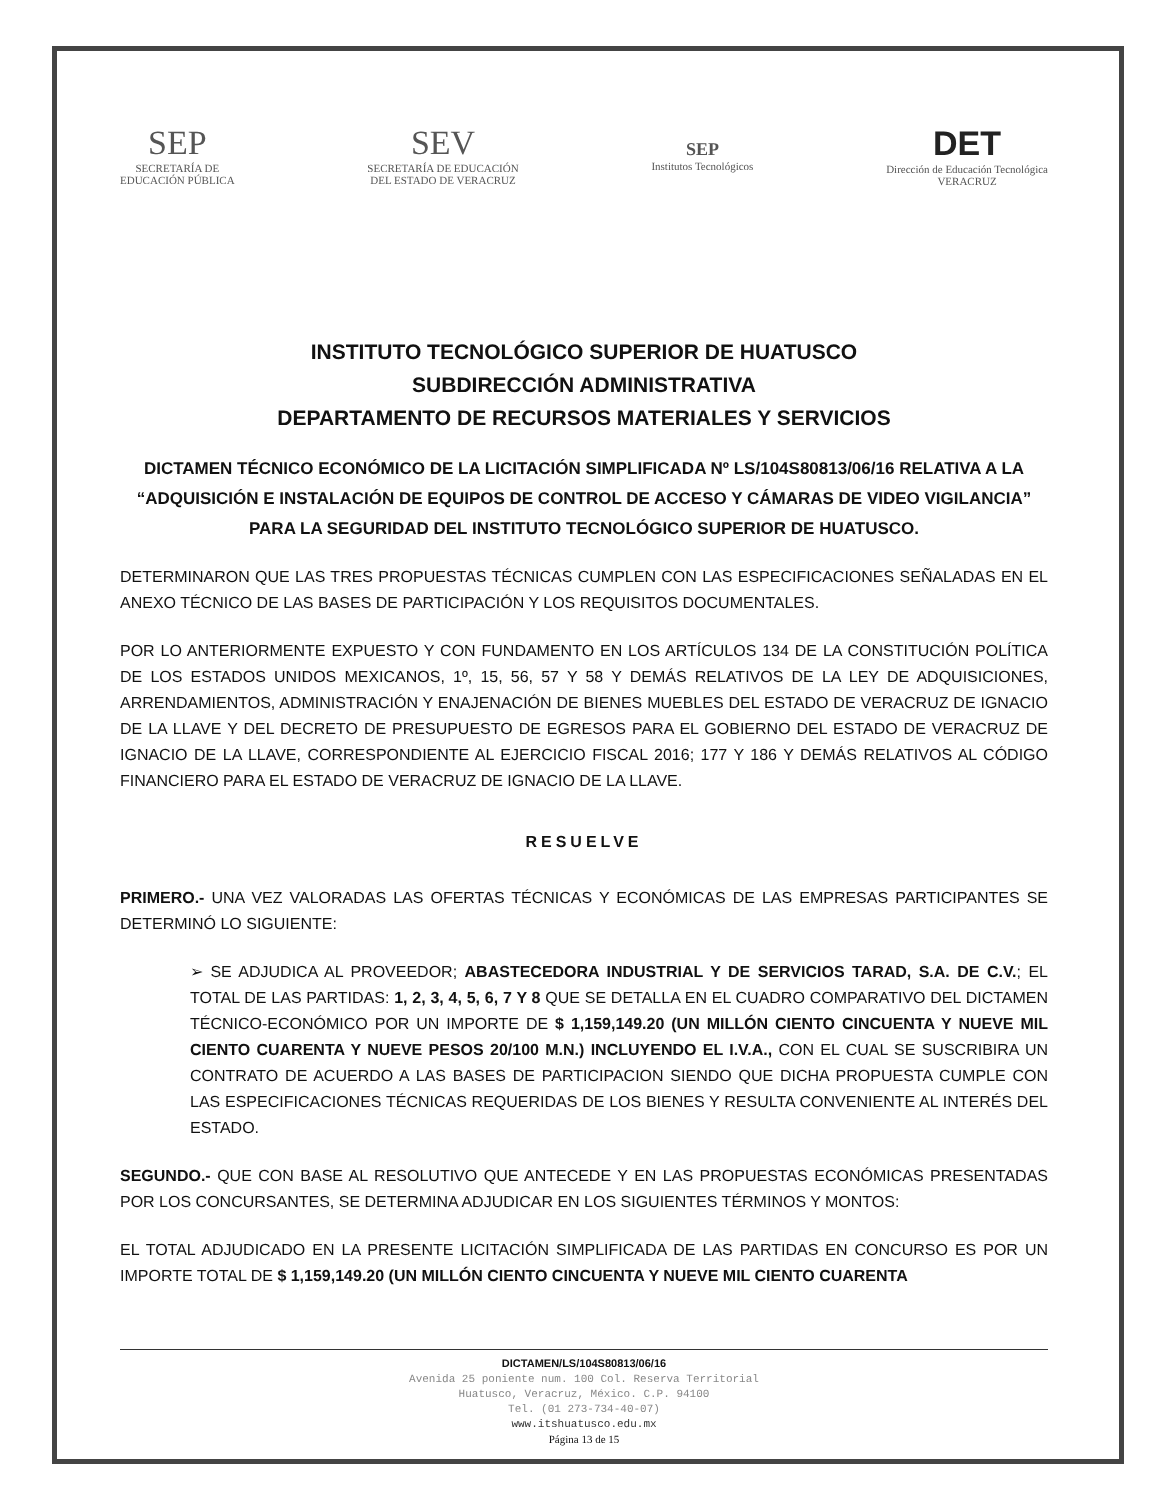SEP
SECRETARÍA DE
EDUCACIÓN PÚBLICA
SEV
SECRETARÍA DE EDUCACIÓN
DEL ESTADO DE VERACRUZ
SEP
Institutos Tecnológicos
DET
Dirección de Educación Tecnológica
VERACRUZ
INSTITUTO TECNOLÓGICO SUPERIOR DE HUATUSCO
SUBDIRECCIÓN ADMINISTRATIVA
DEPARTAMENTO DE RECURSOS MATERIALES Y SERVICIOS
DICTAMEN TÉCNICO ECONÓMICO DE LA LICITACIÓN SIMPLIFICADA Nº LS/104S80813/06/16 RELATIVA A LA “ADQUISICIÓN E INSTALACIÓN DE EQUIPOS DE CONTROL DE ACCESO Y CÁMARAS DE VIDEO VIGILANCIA” PARA LA SEGURIDAD DEL INSTITUTO TECNOLÓGICO SUPERIOR DE HUATUSCO.
DETERMINARON QUE LAS TRES PROPUESTAS TÉCNICAS CUMPLEN CON LAS ESPECIFICACIONES SEÑALADAS EN EL ANEXO TÉCNICO DE LAS BASES DE PARTICIPACIÓN Y LOS REQUISITOS DOCUMENTALES.
POR LO ANTERIORMENTE EXPUESTO Y CON FUNDAMENTO EN LOS ARTÍCULOS 134 DE LA CONSTITUCIÓN POLÍTICA DE LOS ESTADOS UNIDOS MEXICANOS, 1º, 15, 56, 57 Y 58 Y DEMÁS RELATIVOS DE LA LEY DE ADQUISICIONES, ARRENDAMIENTOS, ADMINISTRACIÓN Y ENAJENACIÓN DE BIENES MUEBLES DEL ESTADO DE VERACRUZ DE IGNACIO DE LA LLAVE Y DEL DECRETO DE PRESUPUESTO DE EGRESOS PARA EL GOBIERNO DEL ESTADO DE VERACRUZ DE IGNACIO DE LA LLAVE, CORRESPONDIENTE AL EJERCICIO FISCAL 2016; 177 Y 186 Y DEMÁS RELATIVOS AL CÓDIGO FINANCIERO PARA EL ESTADO DE VERACRUZ DE IGNACIO DE LA LLAVE.
RESUELVE
PRIMERO.- UNA VEZ VALORADAS LAS OFERTAS TÉCNICAS Y ECONÓMICAS DE LAS EMPRESAS PARTICIPANTES SE DETERMINÓ LO SIGUIENTE:
➢ SE ADJUDICA AL PROVEEDOR; ABASTECEDORA INDUSTRIAL Y DE SERVICIOS TARAD, S.A. DE C.V.; EL TOTAL DE LAS PARTIDAS: 1, 2, 3, 4, 5, 6, 7 Y 8 QUE SE DETALLA EN EL CUADRO COMPARATIVO DEL DICTAMEN TÉCNICO-ECONÓMICO POR UN IMPORTE DE $ 1,159,149.20 (UN MILLÓN CIENTO CINCUENTA Y NUEVE MIL CIENTO CUARENTA Y NUEVE PESOS 20/100 M.N.) INCLUYENDO EL I.V.A., CON EL CUAL SE SUSCRIBIRA UN CONTRATO DE ACUERDO A LAS BASES DE PARTICIPACION SIENDO QUE DICHA PROPUESTA CUMPLE CON LAS ESPECIFICACIONES TÉCNICAS REQUERIDAS DE LOS BIENES Y RESULTA CONVENIENTE AL INTERÉS DEL ESTADO.
SEGUNDO.- QUE CON BASE AL RESOLUTIVO QUE ANTECEDE Y EN LAS PROPUESTAS ECONÓMICAS PRESENTADAS POR LOS CONCURSANTES, SE DETERMINA ADJUDICAR EN LOS SIGUIENTES TÉRMINOS Y MONTOS:
EL TOTAL ADJUDICADO EN LA PRESENTE LICITACIÓN SIMPLIFICADA DE LAS PARTIDAS EN CONCURSO ES POR UN IMPORTE TOTAL DE $ 1,159,149.20 (UN MILLÓN CIENTO CINCUENTA Y NUEVE MIL CIENTO CUARENTA
DICTAMEN/LS/104S80813/06/16
Avenida 25 poniente num. 100 Col. Reserva Territorial
Huatusco, Veracruz, México. C.P. 94100
Tel. (01 273-734-40-07)
www.itshuatusco.edu.mx
Página 13 de 15